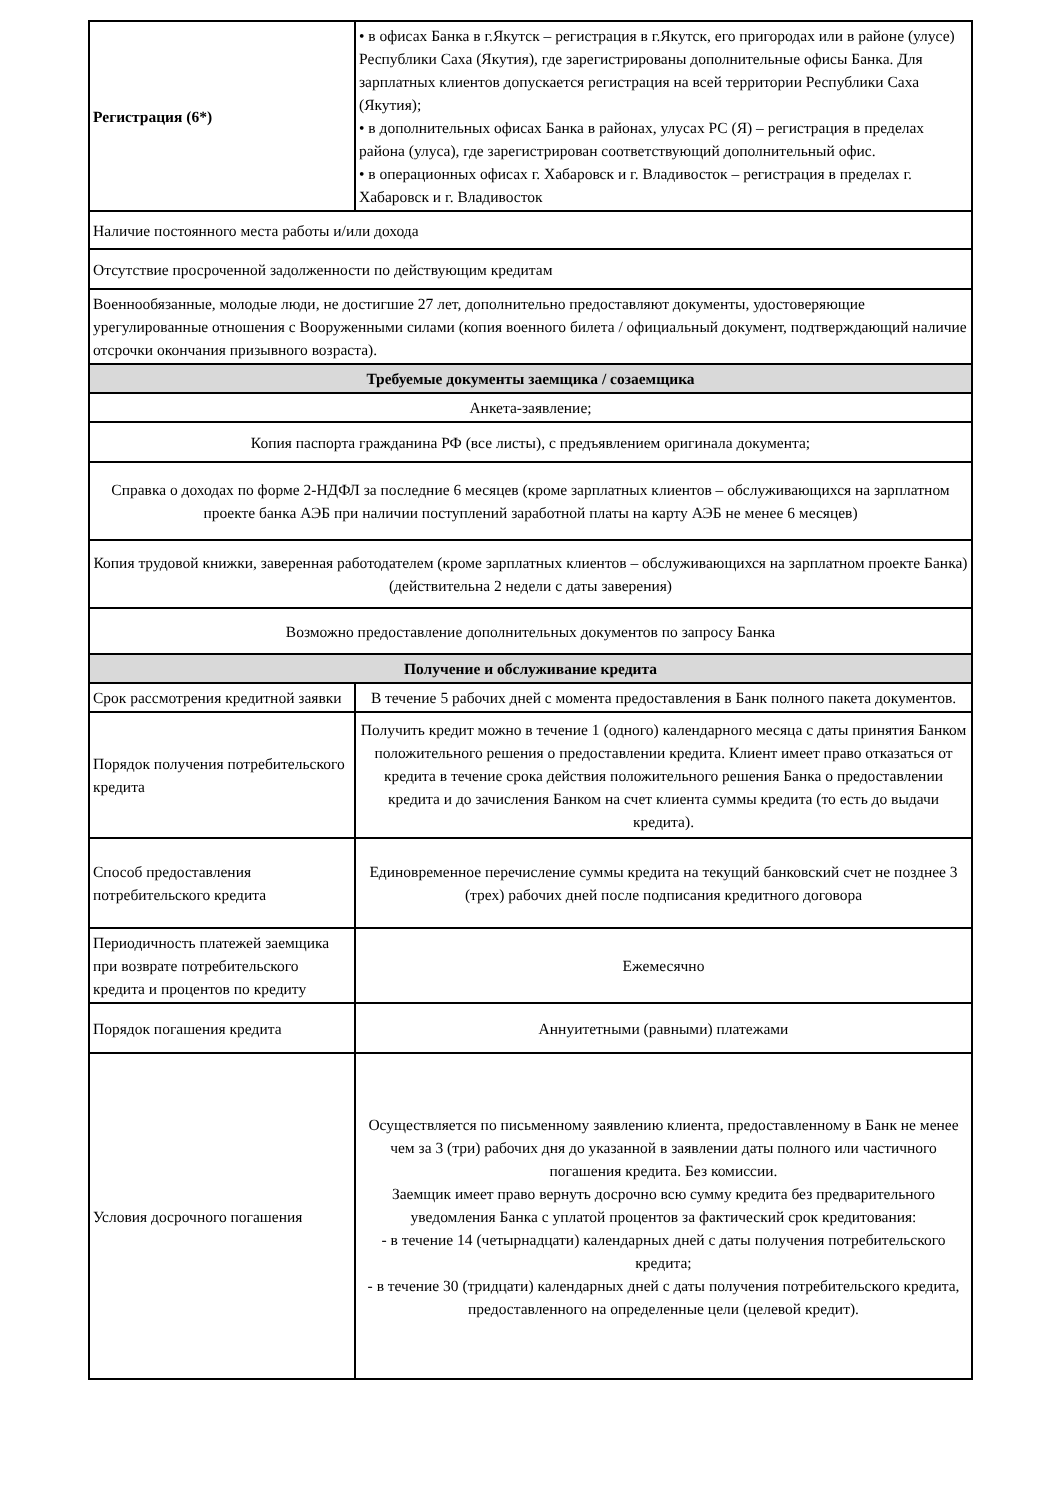| Регистрация (6*) | • в офисах Банка в г.Якутск – регистрация в г.Якутск, его пригородах или в районе (улусе) Республики Саха (Якутия), где зарегистрированы дополнительные офисы Банка. Для зарплатных клиентов допускается регистрация на всей территории Республики Саха (Якутия); • в дополнительных офисах Банка в районах, улусах РС (Я) – регистрация в пределах района (улуса), где зарегистрирован соответствующий дополнительный офис. • в операционных офисах г. Хабаровск и г. Владивосток – регистрация в пределах г. Хабаровск и г. Владивосток |
| Наличие постоянного места работы и/или дохода | |
| Отсутствие просроченной задолженности по действующим кредитам | |
| Военнообязанные, молодые люди, не достигшие 27 лет, дополнительно предоставляют документы, удостоверяющие урегулированные отношения с Вооруженными силами (копия военного билета / официальный документ, подтверждающий наличие отсрочки окончания призывного возраста). | |
| Требуемые документы заемщика / созаемщика | |
| Анкета-заявление; | |
| Копия паспорта гражданина РФ (все листы), с предъявлением оригинала документа; | |
| Справка о доходах по форме 2-НДФЛ за последние 6 месяцев (кроме зарплатных клиентов – обслуживающихся на зарплатном проекте банка АЭБ при наличии поступлений заработной платы на карту АЭБ не менее 6 месяцев) | |
| Копия трудовой книжки, заверенная работодателем (кроме зарплатных клиентов – обслуживающихся на зарплатном проекте Банка) (действительна 2 недели с даты заверения) | |
| Возможно предоставление дополнительных документов по запросу Банка | |
| Получение и обслуживание кредита | |
| Срок рассмотрения кредитной заявки | В течение 5 рабочих дней с момента предоставления в Банк полного пакета документов. |
| Порядок получения потребительского кредита | Получить кредит можно в течение 1 (одного) календарного месяца с даты принятия Банком положительного решения о предоставлении кредита. Клиент имеет право отказаться от кредита в течение срока действия положительного решения Банка о предоставлении кредита и до зачисления Банком на счет клиента суммы кредита (то есть до выдачи кредита). |
| Способ предоставления потребительского кредита | Единовременное перечисление суммы кредита на текущий банковский счет не позднее 3 (трех) рабочих дней после подписания кредитного договора |
| Периодичность платежей заемщика при возврате потребительского кредита и процентов по кредиту | Ежемесячно |
| Порядок погашения кредита | Аннуитетными (равными) платежами |
| Условия досрочного погашения | Осуществляется по письменному заявлению клиента, предоставленному в Банк не менее чем за 3 (три) рабочих дня до указанной в заявлении даты полного или частичного погашения кредита. Без комиссии. Заемщик имеет право вернуть досрочно всю сумму кредита без предварительного уведомления Банка с уплатой процентов за фактический срок кредитования: - в течение 14 (четырнадцати) календарных дней с даты получения потребительского кредита; - в течение 30 (тридцати) календарных дней с даты получения потребительского кредита, предоставленного на определенные цели (целевой кредит). |